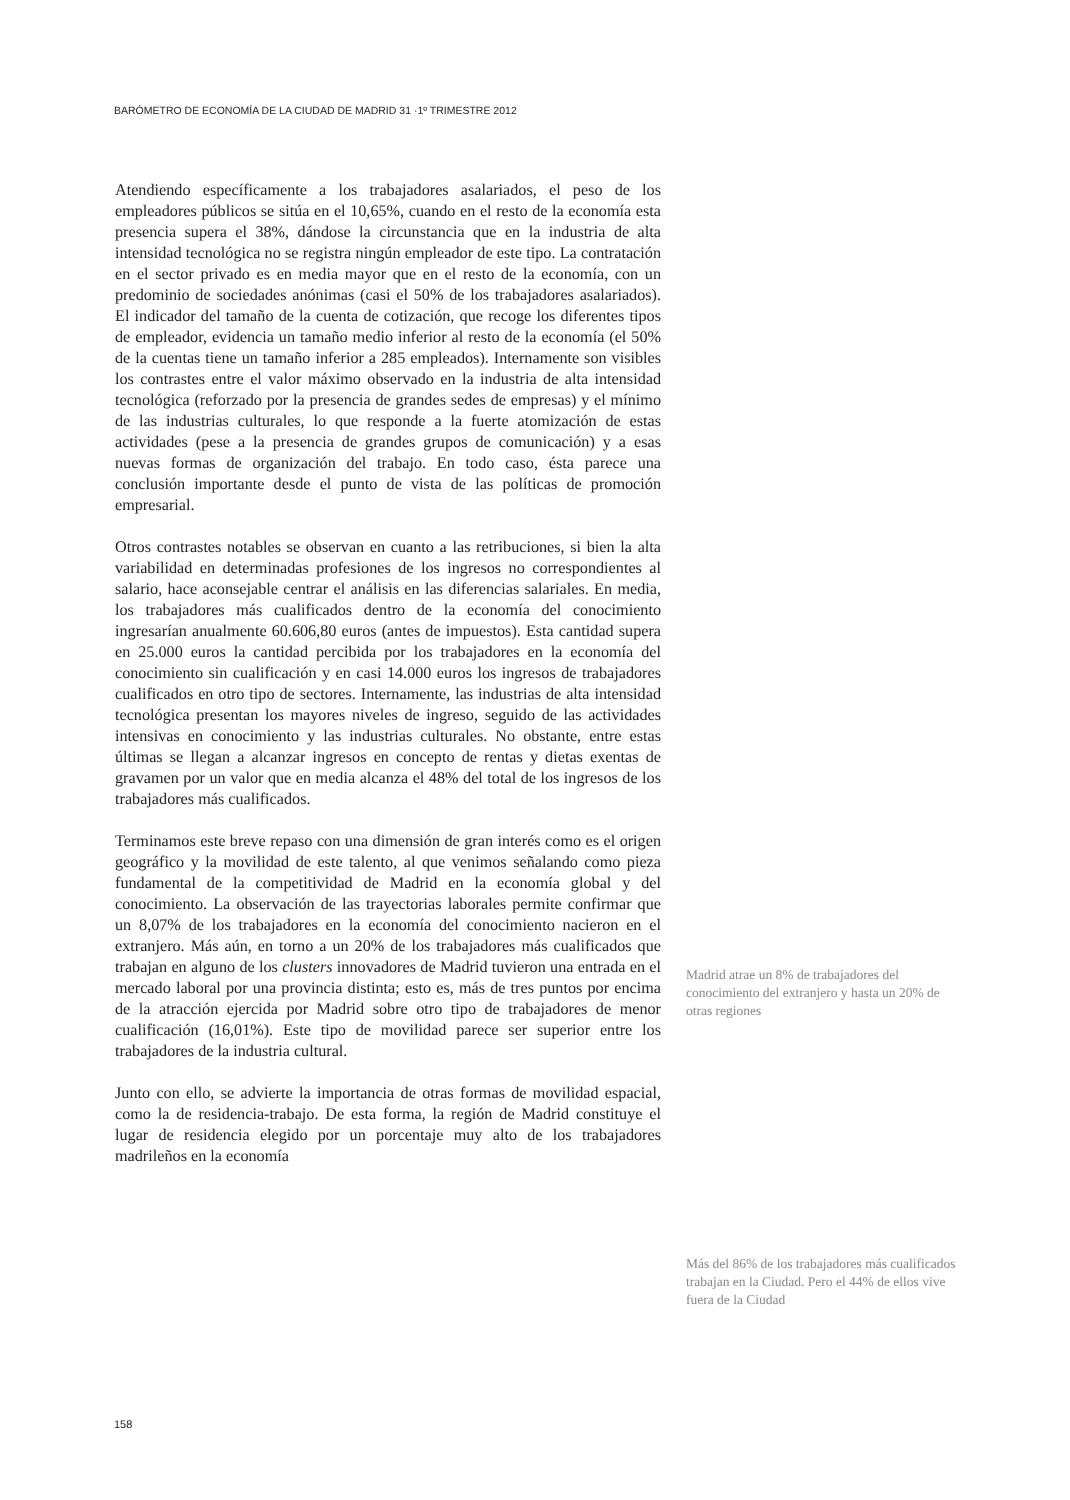BARÓMETRO DE ECONOMÍA DE LA CIUDAD DE MADRID 31 ·1º TRIMESTRE 2012
Atendiendo específicamente a los trabajadores asalariados, el peso de los empleadores públicos se sitúa en el 10,65%, cuando en el resto de la economía esta presencia supera el 38%, dándose la circunstancia que en la industria de alta intensidad tecnológica no se registra ningún empleador de este tipo. La contratación en el sector privado es en media mayor que en el resto de la economía, con un predominio de sociedades anónimas (casi el 50% de los trabajadores asalariados). El indicador del tamaño de la cuenta de cotización, que recoge los diferentes tipos de empleador, evidencia un tamaño medio inferior al resto de la economía (el 50% de la cuentas tiene un tamaño inferior a 285 empleados). Internamente son visibles los contrastes entre el valor máximo observado en la industria de alta intensidad tecnológica (reforzado por la presencia de grandes sedes de empresas) y el mínimo de las industrias culturales, lo que responde a la fuerte atomización de estas actividades (pese a la presencia de grandes grupos de comunicación) y a esas nuevas formas de organización del trabajo. En todo caso, ésta parece una conclusión importante desde el punto de vista de las políticas de promoción empresarial.
Otros contrastes notables se observan en cuanto a las retribuciones, si bien la alta variabilidad en determinadas profesiones de los ingresos no correspondientes al salario, hace aconsejable centrar el análisis en las diferencias salariales. En media, los trabajadores más cualificados dentro de la economía del conocimiento ingresarían anualmente 60.606,80 euros (antes de impuestos). Esta cantidad supera en 25.000 euros la cantidad percibida por los trabajadores en la economía del conocimiento sin cualificación y en casi 14.000 euros los ingresos de trabajadores cualificados en otro tipo de sectores. Internamente, las industrias de alta intensidad tecnológica presentan los mayores niveles de ingreso, seguido de las actividades intensivas en conocimiento y las industrias culturales. No obstante, entre estas últimas se llegan a alcanzar ingresos en concepto de rentas y dietas exentas de gravamen por un valor que en media alcanza el 48% del total de los ingresos de los trabajadores más cualificados.
Terminamos este breve repaso con una dimensión de gran interés como es el origen geográfico y la movilidad de este talento, al que venimos señalando como pieza fundamental de la competitividad de Madrid en la economía global y del conocimiento. La observación de las trayectorias laborales permite confirmar que un 8,07% de los trabajadores en la economía del conocimiento nacieron en el extranjero. Más aún, en torno a un 20% de los trabajadores más cualificados que trabajan en alguno de los clusters innovadores de Madrid tuvieron una entrada en el mercado laboral por una provincia distinta; esto es, más de tres puntos por encima de la atracción ejercida por Madrid sobre otro tipo de trabajadores de menor cualificación (16,01%). Este tipo de movilidad parece ser superior entre los trabajadores de la industria cultural.
Junto con ello, se advierte la importancia de otras formas de movilidad espacial, como la de residencia-trabajo. De esta forma, la región de Madrid constituye el lugar de residencia elegido por un porcentaje muy alto de los trabajadores madrileños en la economía
Madrid atrae un 8% de trabajadores del conocimiento del extranjero y hasta un 20% de otras regiones
Más del 86% de los trabajadores más cualificados trabajan en la Ciudad. Pero el 44% de ellos vive fuera de la Ciudad
158